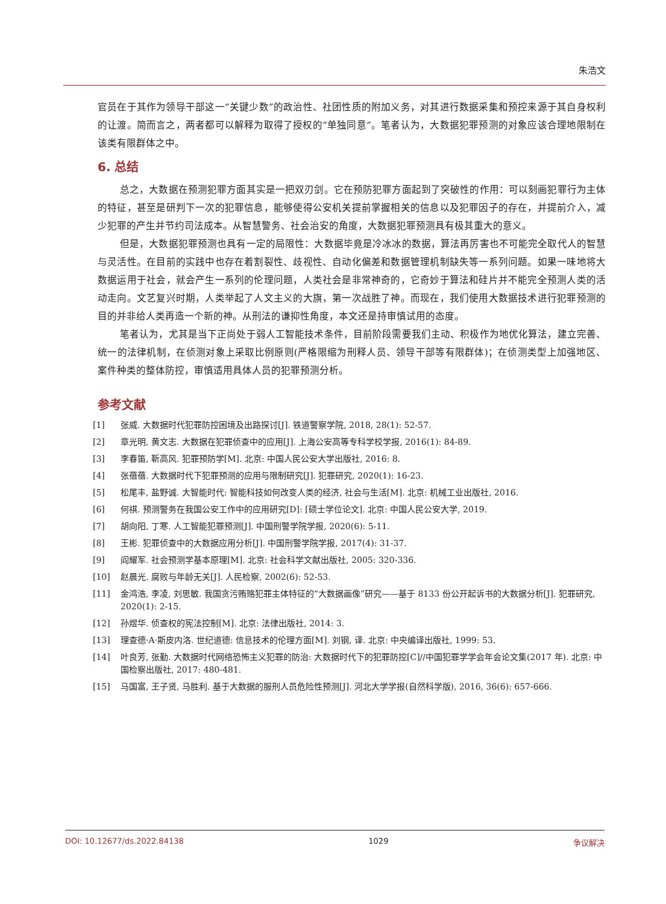朱浩文
官员在于其作为领导干部这一“关键少数”的政治性、社团性质的附加义务，对其进行数据采集和预控来源于其自身权利的让渡。简而言之，两者都可以解释为取得了授权的“单独同意”。笔者认为，大数据犯罪预测的对象应该合理地限制在该类有限群体之中。
6. 总结
总之，大数据在预测犯罪方面其实是一把双刃剑。它在预防犯罪方面起到了突破性的作用：可以刻画犯罪行为主体的特征，甚至是研判下一次的犯罪信息，能够使得公安机关提前掌握相关的信息以及犯罪因子的存在，并提前介入，减少犯罪的产生并节约司法成本。从智慧警务、社会治安的角度，大数据犯罪预测具有极其重大的意义。
但是，大数据犯罪预测也具有一定的局限性：大数据毕竟是冷冰冰的数据，算法再厉害也不可能完全取代人的智慧与灵活性。在目前的实践中也存在着割裂性、歧视性、自动化偏差和数据管理机制缺失等一系列问题。如果一味地将大数据运用于社会，就会产生一系列的伦理问题，人类社会是非常神奇的，它奇妙于算法和硅片并不能完全预测人类的活动走向。文艺复兴时期，人类举起了人文主义的大旗，第一次战胜了神。而现在，我们使用大数据技术进行犯罪预测的目的并非给人类再造一个新的神。从刑法的谦抑性角度，本文还是持审慎试用的态度。
笔者认为，尤其是当下正尚处于弱人工智能技术条件，目前阶段需要我们主动、积极作为地优化算法，建立完善、统一的法律机制，在侦测对象上采取比例原则(严格限缩为刑释人员、领导干部等有限群体)；在侦测类型上加强地区、案件种类的整体防控，审慎适用具体人员的犯罪预测分析。
参考文献
[1] 张威. 大数据时代犯罪防控困境及出路探讨[J]. 铁道警察学院, 2018, 28(1): 52-57.
[2] 章光明, 黄文志. 大数据在犯罪侦查中的应用[J]. 上海公安高等专科学校学报, 2016(1): 84-89.
[3] 李春笛, 靳高风. 犯罪预防学[M]. 北京: 中国人民公安大学出版社, 2016: 8.
[4] 张蓓蓓. 大数据时代下犯罪预测的应用与限制研究[J]. 犯罪研究, 2020(1): 16-23.
[5] 松尾丰, 盐野诚. 大智能时代: 智能科技如何改变人类的经济, 社会与生活[M]. 北京: 机械工业出版社, 2016.
[6] 何祺. 预测警务在我国公安工作中的应用研究[D]: [硕士学位论文]. 北京: 中国人民公安大学, 2019.
[7] 胡向阳, 丁寒. 人工智能犯罪预测[J]. 中国刑警学院学报, 2020(6): 5-11.
[8] 王彬. 犯罪侦查中的大数据应用分析[J]. 中国刑警学院学报, 2017(4): 31-37.
[9] 阎耀军. 社会预测学基本原理[M]. 北京: 社会科学文献出版社, 2005: 320-336.
[10] 赵晨光. 腐败与年龄无关[J]. 人民检察, 2002(6): 52-53.
[11] 金鸿浩, 李凌, 刘思敏. 我国贪污贿赂犯罪主体特征的“大数据画像”研究——基于 8133 份公开起诉书的大数据分析[J]. 犯罪研究, 2020(1): 2-15.
[12] 孙煜华. 侦查权的宪法控制[M]. 北京: 法律出版社, 2014: 3.
[13] 理查德·A·斯皮内洛. 世纪道德: 信息技术的伦理方面[M]. 刘钢, 译. 北京: 中央编译出版社, 1999: 53.
[14] 叶良芳, 张勤. 大数据时代网络恐怖主义犯罪的防治: 大数据时代下的犯罪防控[C]//中国犯罪学学会年会论文集(2017 年). 北京: 中国检察出版社, 2017: 480-481.
[15] 马国富, 王子贤, 马胜利. 基于大数据的服刑人员危险性预测[J]. 河北大学学报(自然科学版), 2016, 36(6): 657-666.
DOI: 10.12677/ds.2022.84138 1029 争议解决